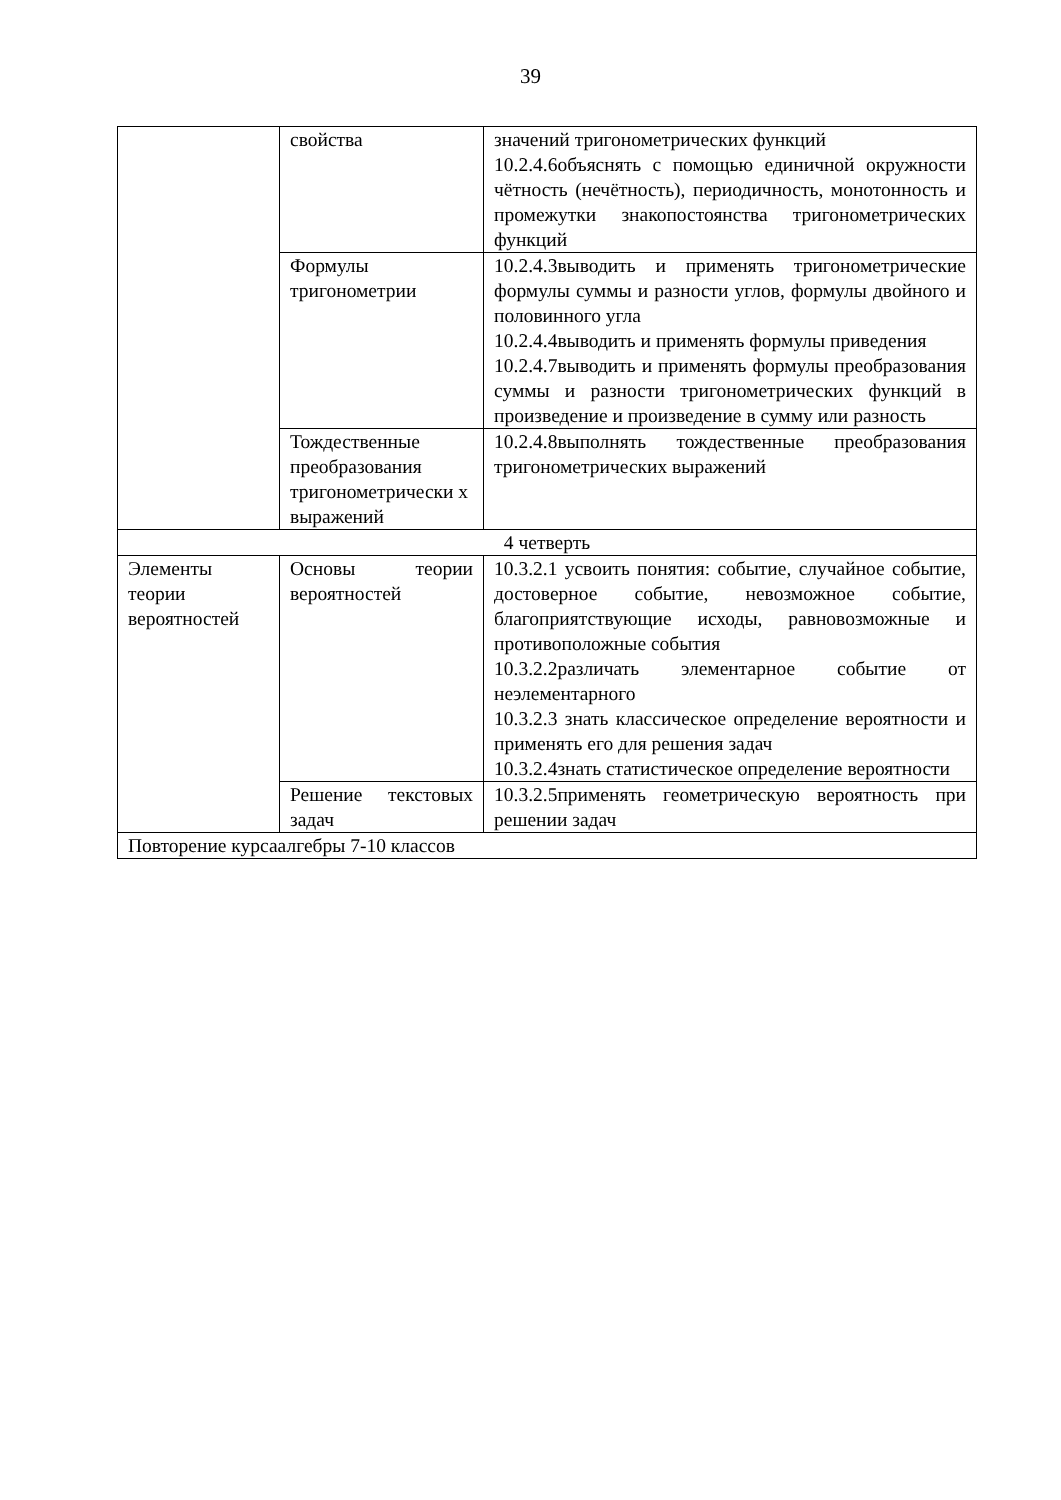39
| | свойства | значений тригонометрических функций 10.2.4.6объяснять с помощью единичной окружности чётность (нечётность), периодичность, монотонность и промежутки знакопостоянства тригонометрических функций |
| | Формулы тригонометрии | 10.2.4.3выводить и применять тригонометрические формулы суммы и разности углов, формулы двойного и половинного угла 10.2.4.4выводить и применять формулы приведения 10.2.4.7выводить и применять формулы преобразования суммы и разности тригонометрических функций в произведение и произведение в сумму или разность |
| | Тождественные преобразования тригонометрически х выражений | 10.2.4.8выполнять тождественные преобразования тригонометрических выражений |
| 4 четверть | | |
| Элементы теории вероятностей | Основы теории вероятностей | 10.3.2.1 усвоить понятия: событие, случайное событие, достоверное событие, невозможное событие, благоприятствующие исходы, равновозможные и противоположные события 10.3.2.2различать элементарное событие от неэлементарного 10.3.2.3 знать классическое определение вероятности и применять его для решения задач 10.3.2.4знать статистическое определение вероятности |
| | Решение текстовых задач | 10.3.2.5применять геометрическую вероятность при решении задач |
| Повторение курсаалгебры 7-10 классов | | |